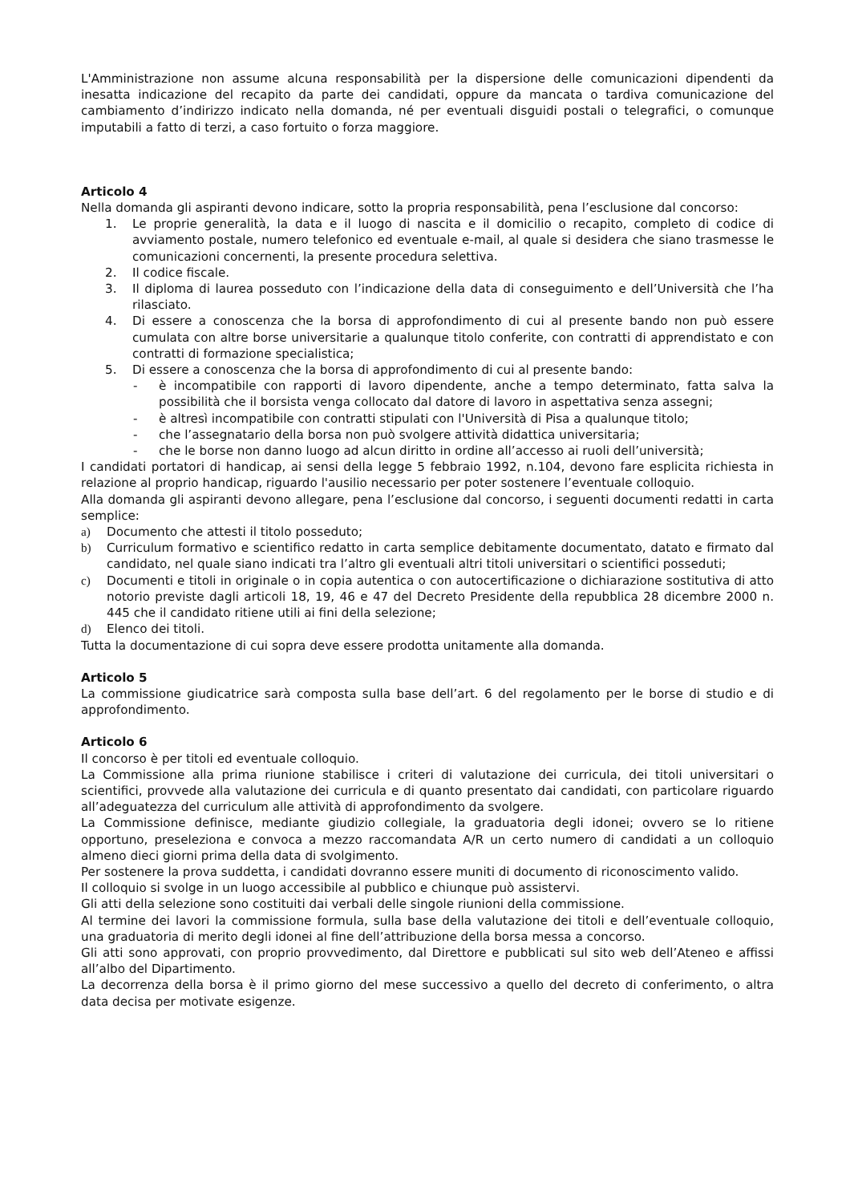L'Amministrazione non assume alcuna responsabilità per la dispersione delle comunicazioni dipendenti da inesatta indicazione del recapito da parte dei candidati, oppure da mancata o tardiva comunicazione del cambiamento d’indirizzo indicato nella domanda, né per eventuali disguidi postali o telegrafici, o comunque imputabili a fatto di terzi, a caso fortuito o forza maggiore.
Articolo 4
Nella domanda gli aspiranti devono indicare, sotto la propria responsabilità, pena l’esclusione dal concorso:
1. Le proprie generalità, la data e il luogo di nascita e il domicilio o recapito, completo di codice di avviamento postale, numero telefonico ed eventuale e-mail, al quale si desidera che siano trasmesse le comunicazioni concernenti, la presente procedura selettiva.
2. Il codice fiscale.
3. Il diploma di laurea posseduto con l’indicazione della data di conseguimento e dell’Università che l’ha rilasciato.
4. Di essere a conoscenza che la borsa di approfondimento di cui al presente bando non può essere cumulata con altre borse universitarie a qualunque titolo conferite, con contratti di apprendistato e con contratti di formazione specialistica;
5. Di essere a conoscenza che la borsa di approfondimento di cui al presente bando:
- è incompatibile con rapporti di lavoro dipendente, anche a tempo determinato, fatta salva la possibilità che il borsista venga collocato dal datore di lavoro in aspettativa senza assegni;
- è altresì incompatibile con contratti stipulati con l'Università di Pisa a qualunque titolo;
- che l’assegnatario della borsa non può svolgere attività didattica universitaria;
- che le borse non danno luogo ad alcun diritto in ordine all’accesso ai ruoli dell’università;
I candidati portatori di handicap, ai sensi della legge 5 febbraio 1992, n.104, devono fare esplicita richiesta in relazione al proprio handicap, riguardo l'ausilio necessario per poter sostenere l’eventuale colloquio.
Alla domanda gli aspiranti devono allegare, pena l’esclusione dal concorso, i seguenti documenti redatti in carta semplice:
a) Documento che attesti il titolo posseduto;
b) Curriculum formativo e scientifico redatto in carta semplice debitamente documentato, datato e firmato dal candidato, nel quale siano indicati tra l’altro gli eventuali altri titoli universitari o scientifici posseduti;
c) Documenti e titoli in originale o in copia autentica o con autocertificazione o dichiarazione sostitutiva di atto notorio previste dagli articoli 18, 19, 46 e 47 del Decreto Presidente della repubblica 28 dicembre 2000 n. 445 che il candidato ritiene utili ai fini della selezione;
d) Elenco dei titoli.
Tutta la documentazione di cui sopra deve essere prodotta unitamente alla domanda.
Articolo 5
La commissione giudicatrice sarà composta sulla base dell’art. 6 del regolamento per le borse di studio e di approfondimento.
Articolo 6
Il concorso è per titoli ed eventuale colloquio.
La Commissione alla prima riunione stabilisce i criteri di valutazione dei curricula, dei titoli universitari o scientifici, provvede alla valutazione dei curricula e di quanto presentato dai candidati, con particolare riguardo all’adeguatezza del curriculum alle attività di approfondimento da svolgere.
La Commissione definisce, mediante giudizio collegiale, la graduatoria degli idonei; ovvero se lo ritiene opportuno, preseleziona e convoca a mezzo raccomandata A/R un certo numero di candidati a un colloquio almeno dieci giorni prima della data di svolgimento.
Per sostenere la prova suddetta, i candidati dovranno essere muniti di documento di riconoscimento valido.
Il colloquio si svolge in un luogo accessibile al pubblico e chiunque può assistervi.
Gli atti della selezione sono costituiti dai verbali delle singole riunioni della commissione.
Al termine dei lavori la commissione formula, sulla base della valutazione dei titoli e dell’eventuale colloquio, una graduatoria di merito degli idonei al fine dell’attribuzione della borsa messa a concorso.
Gli atti sono approvati, con proprio provvedimento, dal Direttore e pubblicati sul sito web dell’Ateneo e affissi all’albo del Dipartimento.
La decorrenza della borsa è il primo giorno del mese successivo a quello del decreto di conferimento, o altra data decisa per motivate esigenze.